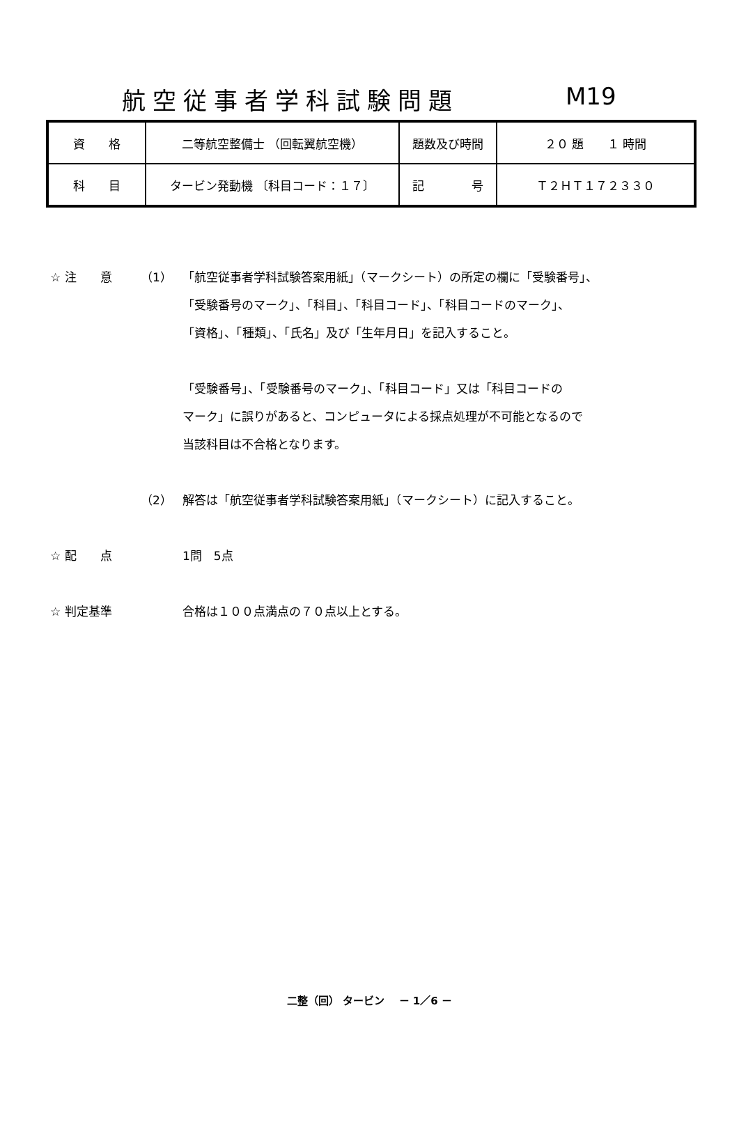航空従事者学科試験問題 M19
| 資 格 | 二等航空整備士 （回転翼航空機） | 題数及び時間 | ２０ 題 １ 時間 |
| 科 目 | タービン発動機 〔科目コード：１７〕 | 記 号 | Ｔ２ＨＴ１７２３３０ |
☆ 注　　意 （1） 「航空従事者学科試験答案用紙」（マークシート）の所定の欄に「受験番号」、
「受験番号のマーク」、「科目」、「科目コード」、「科目コードのマーク」、
「資格」、「種類」、「氏名」及び「生年月日」を記入すること。
「受験番号」、「受験番号のマーク」、「科目コード」又は「科目コードの
マーク」に誤りがあると、コンピュータによる採点処理が不可能となるので
当該科目は不合格となります。
（2） 解答は「航空従事者学科試験答案用紙」（マークシート）に記入すること。
☆ 配　　点 1問　5点
☆ 判定基準 合格は１００点満点の７０点以上とする。
二整（回） タービン　 － 1／6 －